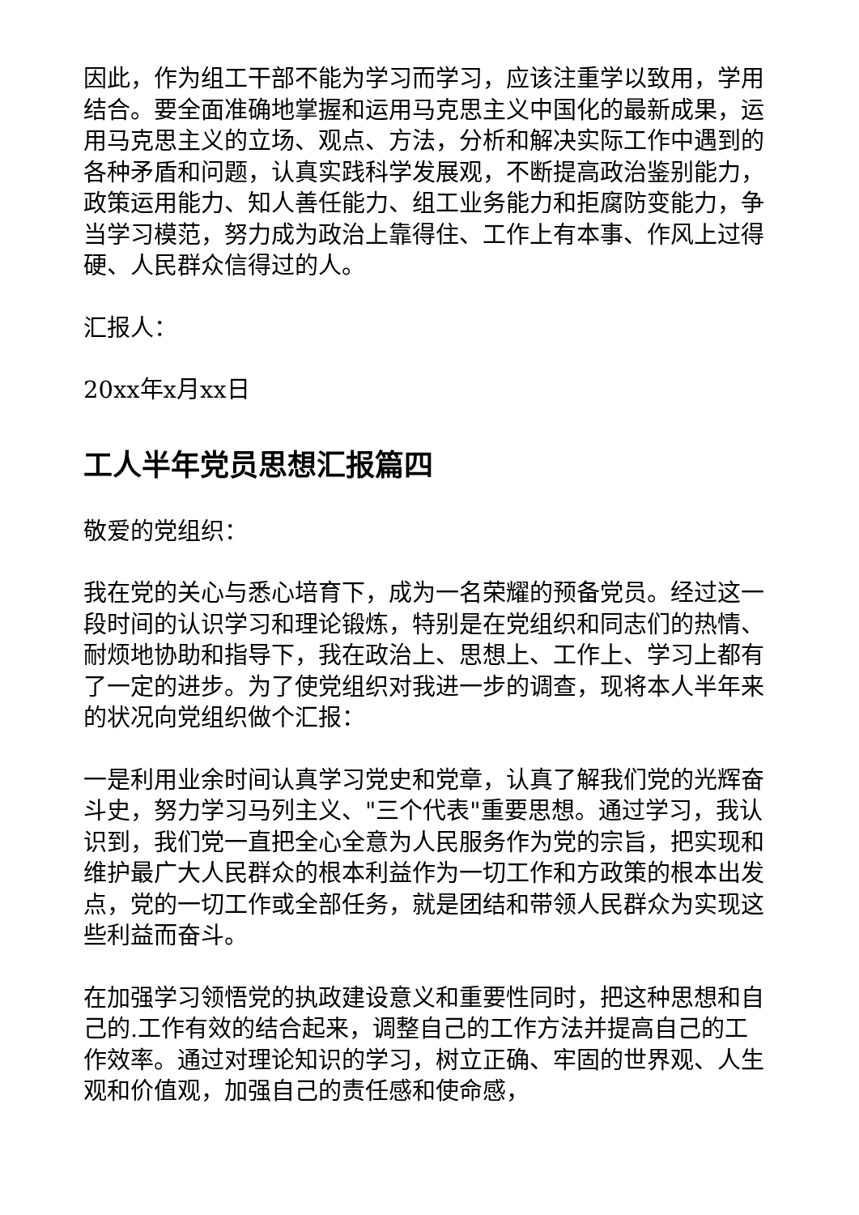因此，作为组工干部不能为学习而学习，应该注重学以致用，学用结合。要全面准确地掌握和运用马克思主义中国化的最新成果，运用马克思主义的立场、观点、方法，分析和解决实际工作中遇到的各种矛盾和问题，认真实践科学发展观，不断提高政治鉴别能力，政策运用能力、知人善任能力、组工业务能力和拒腐防变能力，争当学习模范，努力成为政治上靠得住、工作上有本事、作风上过得硬、人民群众信得过的人。
汇报人：
20xx年x月xx日
工人半年党员思想汇报篇四
敬爱的党组织：
我在党的关心与悉心培育下，成为一名荣耀的预备党员。经过这一段时间的认识学习和理论锻炼，特别是在党组织和同志们的热情、耐烦地协助和指导下，我在政治上、思想上、工作上、学习上都有了一定的进步。为了使党组织对我进一步的调查，现将本人半年来的状况向党组织做个汇报：
一是利用业余时间认真学习党史和党章，认真了解我们党的光辉奋斗史，努力学习马列主义、"三个代表"重要思想。通过学习，我认识到，我们党一直把全心全意为人民服务作为党的宗旨，把实现和维护最广大人民群众的根本利益作为一切工作和方政策的根本出发点，党的一切工作或全部任务，就是团结和带领人民群众为实现这些利益而奋斗。
在加强学习领悟党的执政建设意义和重要性同时，把这种思想和自己的.工作有效的结合起来，调整自己的工作方法并提高自己的工作效率。通过对理论知识的学习，树立正确、牢固的世界观、人生观和价值观，加强自己的责任感和使命感，